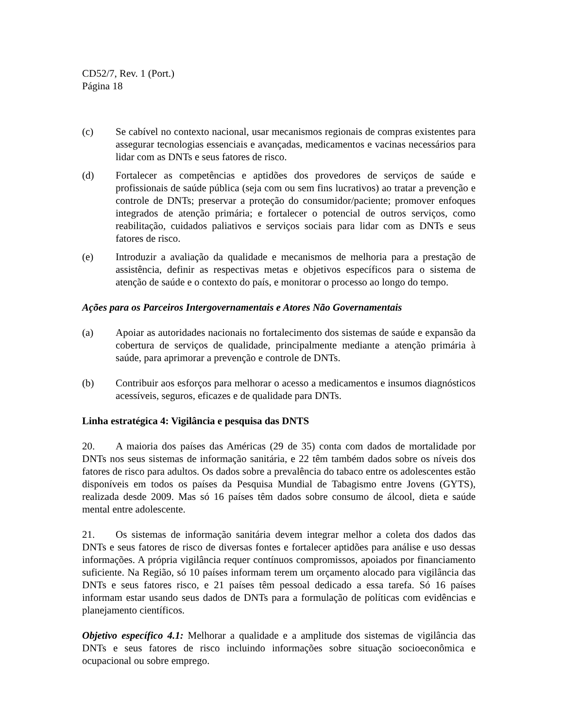CD52/7, Rev. 1 (Port.)
Página 18
(c) Se cabível no contexto nacional, usar mecanismos regionais de compras existentes para assegurar tecnologias essenciais e avançadas, medicamentos e vacinas necessários para lidar com as DNTs e seus fatores de risco.
(d) Fortalecer as competências e aptidões dos provedores de serviços de saúde e profissionais de saúde pública (seja com ou sem fins lucrativos) ao tratar a prevenção e controle de DNTs; preservar a proteção do consumidor/paciente; promover enfoques integrados de atenção primária; e fortalecer o potencial de outros serviços, como reabilitação, cuidados paliativos e serviços sociais para lidar com as DNTs e seus fatores de risco.
(e) Introduzir a avaliação da qualidade e mecanismos de melhoria para a prestação de assistência, definir as respectivas metas e objetivos específicos para o sistema de atenção de saúde e o contexto do país, e monitorar o processo ao longo do tempo.
Ações para os Parceiros Intergovernamentais e Atores Não Governamentais
(a) Apoiar as autoridades nacionais no fortalecimento dos sistemas de saúde e expansão da cobertura de serviços de qualidade, principalmente mediante a atenção primária à saúde, para aprimorar a prevenção e controle de DNTs.
(b) Contribuir aos esforços para melhorar o acesso a medicamentos e insumos diagnósticos acessíveis, seguros, eficazes e de qualidade para DNTs.
Linha estratégica 4: Vigilância e pesquisa das DNTS
20. A maioria dos países das Américas (29 de 35) conta com dados de mortalidade por DNTs nos seus sistemas de informação sanitária, e 22 têm também dados sobre os níveis dos fatores de risco para adultos. Os dados sobre a prevalência do tabaco entre os adolescentes estão disponíveis em todos os países da Pesquisa Mundial de Tabagismo entre Jovens (GYTS), realizada desde 2009. Mas só 16 países têm dados sobre consumo de álcool, dieta e saúde mental entre adolescente.
21. Os sistemas de informação sanitária devem integrar melhor a coleta dos dados das DNTs e seus fatores de risco de diversas fontes e fortalecer aptidões para análise e uso dessas informações. A própria vigilância requer contínuos compromissos, apoiados por financiamento suficiente. Na Região, só 10 países informam terem um orçamento alocado para vigilância das DNTs e seus fatores risco, e 21 países têm pessoal dedicado a essa tarefa. Só 16 países informam estar usando seus dados de DNTs para a formulação de políticas com evidências e planejamento científicos.
Objetivo específico 4.1: Melhorar a qualidade e a amplitude dos sistemas de vigilância das DNTs e seus fatores de risco incluindo informações sobre situação socioeconômica e ocupacional ou sobre emprego.